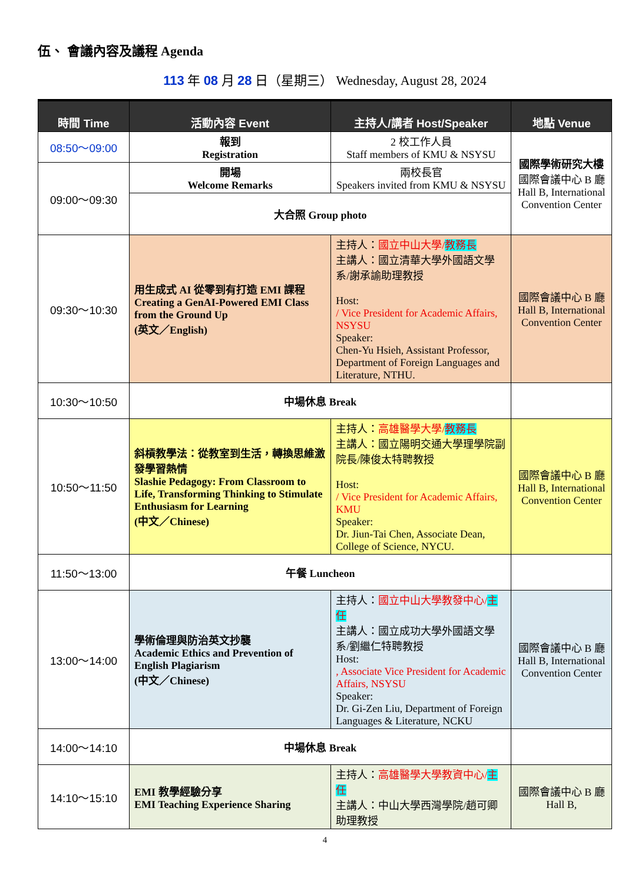伍、 會議內容及議程 Agenda
113 年 08 月 28 日（星期三） Wednesday, August 28, 2024
| 時間 Time | 活動內容 Event | 主持人/講者 Host/Speaker | 地點 Venue |
| --- | --- | --- | --- |
| 08:50～09:00 | 報到 Registration | 2 校工作人員 Staff members of KMU & NSYSU | 國際學術研究大樓 國際會議中心 B 廳 Hall B, International Convention Center |
| 09:00～09:30 | 開場 Welcome Remarks | 兩校長官 Speakers invited from KMU & NSYSU | |
| | 大合照 Group photo | | |
| 09:30～10:30 | 用生成式 AI 從零到有打造 EMI 課程 Creating a GenAI-Powered EMI Class from the Ground Up (英文／English) | 主持人： 國立中山大學/ 教務長 主講人：國立清華大學外國語文學系/謝承諭助理教授 Host: / Vice President for Academic Affairs, NSYSU Speaker: Chen-Yu Hsieh, Assistant Professor, Department of Foreign Languages and Literature, NTHU. | 國際會議中心 B 廳 Hall B, International Convention Center |
| 10:30～10:50 | 中場休息 Break | | |
| 10:50～11:50 | 斜槓教學法：從教室到生活，轉換思維激發學習熱情 Slashie Pedagogy: From Classroom to Life, Transforming Thinking to Stimulate Enthusiasm for Learning (中文／Chinese) | 主持人： 高雄醫學大學/ 教務長 主講人：國立陽明交通大學理學院副院長/陳俊太特聘教授 Host: / Vice President for Academic Affairs, KMU Speaker: Dr. Jiun-Tai Chen, Associate Dean, College of Science, NYCU. | 國際會議中心 B 廳 Hall B, International Convention Center |
| 11:50～13:00 | 午餐 Luncheon | | |
| 13:00～14:00 | 學術倫理與防治英文抄襲 Academic Ethics and Prevention of English Plagiarism (中文／Chinese) | 主持人： 國立中山大學教發中心/ 主任 主講人：國立成功大學外國語文學系/劉繼仁特聘教授 Host: , Associate Vice President for Academic Affairs, NSYSU Speaker: Dr. Gi-Zen Liu, Department of Foreign Languages & Literature, NCKU | 國際會議中心 B 廳 Hall B, International Convention Center |
| 14:00～14:10 | 中場休息 Break | | |
| 14:10～15:10 | EMI 教學經驗分享 EMI Teaching Experience Sharing | 主持人： 高雄醫學大學教資中心/ 主任 主講人：中山大學西灣學院/趙可卿助理教授 | 國際會議中心 B 廳 Hall B, |
4